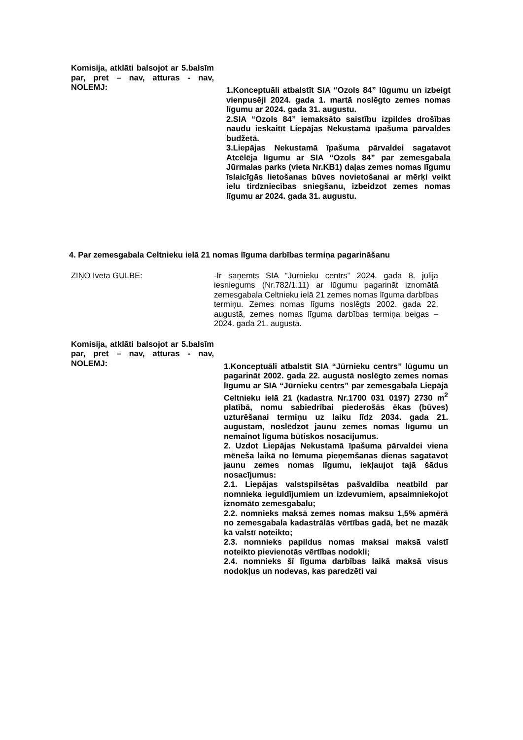Komisija, atklāti balsojot ar 5.balsīm par, pret – nav, atturas - nav, NOLEMJ:
1.Konceptuāli atbalstīt SIA “Ozols 84” lūgumu un izbeigt vienpusēji 2024. gada 1. martā noslēgto zemes nomas līgumu ar 2024. gada 31. augustu.
2.SIA “Ozols 84” iemaksāto saistību izpildes drošības naudu ieskaitīt Liepājas Nekustamā īpašuma pārvaldes budžetā.
3.Liepājas Nekustamā īpašuma pārvaldei sagatavot Atcēlēja līgumu ar SIA “Ozols 84” par zemesgabala Jūrmalas parks (vieta Nr.KB1) daļas zemes nomas līgumu īslaicīgās lietošanas būves novietošanai ar mērķi veikt ielu tirdzniecības sniegšanu, izbeidzot zemes nomas līgumu ar 2024. gada 31. augustu.
4. Par zemesgabala Celtnieku ielā 21 nomas līguma darbības termiņa pagarināšanu
ZIŅO Iveta GULBE: -Ir saņemts SIA “Jūrnieku centrs” 2024. gada 8. jūlija iesniegums (Nr.782/1.11) ar lūgumu pagarināt iznomātā zemesgabala Celtnieku ielā 21 zemes nomas līguma darbības termiņu. Zemes nomas līgums noslēgts 2002. gada 22. augustā, zemes nomas līguma darbības termiņa beigas – 2024. gada 21. augustā.
Komisija, atklāti balsojot ar 5.balsīm par, pret – nav, atturas - nav, NOLEMJ:
1.Konceptuāli atbalstīt SIA “Jūrnieku centrs” lūgumu un pagarināt 2002. gada 22. augustā noslēgto zemes nomas līgumu ar SIA “Jūrnieku centrs” par zemesgabala Liepājā Celtnieku ielā 21 (kadastra Nr.1700 031 0197) 2730 m<sup>2</sup> platībā, nomu sabiedrībai piederošās ēkas (būves) uzturēšanai termiņu uz laiku līdz 2034. gada 21. augustam, noslēdzot jaunu zemes nomas līgumu un nemainot līguma būtiskos nosacījumus.
2. Uzdot Liepājas Nekustamā īpašuma pārvaldei viena mēneša laikā no lēmuma pieņemšanas dienas sagatavot jaunu zemes nomas līgumu, iekļaujot tajā šādus nosacījumus:
2.1. Liepājas valstspilsētas pašvaldība neatbild par nomnieka ieguldījumiem un izdevumiem, apsaimniekojot iznomāto zemesgabalu;
2.2. nomnieks maksā zemes nomas maksu 1,5% apmērā no zemesgabala kadastrālās vērtības gadā, bet ne mazāk kā valstī noteikto;
2.3. nomnieks papildus nomas maksai maksā valstī noteikto pievienotās vērtības nodokli;
2.4. nomnieks šī līguma darbības laikā maksā visus nodokļus un nodevas, kas paredzēti vai